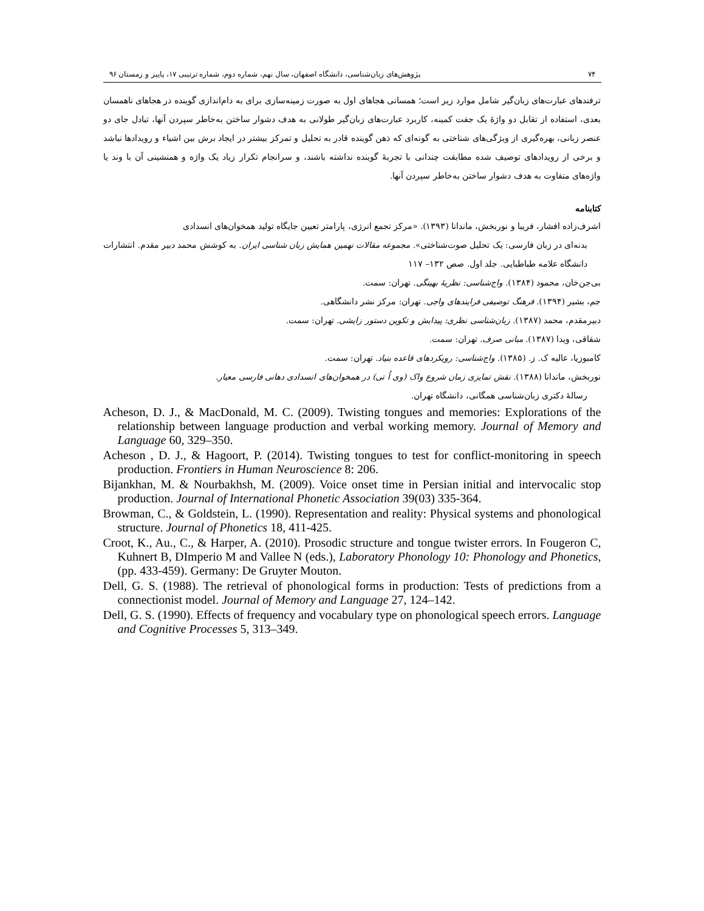۷۴ پژوهش‌های زبان‌شناسی، دانشگاه اصفهان، سال نهم، شماره دوم، شماره ترتیبی ۱۷، پاییز و زمستان ۹۶
ترفندهای عبارت‌های زبان‌گیر شامل موارد زیر است؛ همسانی هجاهای اول به صورت زمینه‌سازی برای به دام‌اندازی گوینده در هجاهای ناهمسان بعدی، استفاده از تقابل دو واژهٔ یک جفت کمینه، کاربرد عبارت‌های زبان‌گیر طولانی به هدف دشوار ساختن به‌خاطر سپردن آنها، تبادل جای دو عنصر زبانی، بهره‌گیری از ویژگی‌های شناختی به گونه‌ای که ذهن گوینده قادر به تحلیل و تمرکز بیشتر در ایجاد برش بین اشیاء و رویدادها نباشد و برخی از رویدادهای توصیف شده مطابقت چندانی با تجربهٔ گوینده نداشته باشند، و سرانجام تکرار زیاد یک واژه و همنشینی آن با وند یا واژه‌های متفاوت به هدف دشوار ساختن به‌خاطر سپردن آنها.
کتابنامه
اشرف‌زاده افشار، فریبا و نوربخش، ماندانا (۱۳۹۳). «مرکز تجمع انرژی، پارامتر تعیین جایگاه تولید همخوان‌های انسدادی
بدنه‌ای در زبان فارسی: یک تحلیل صوت‌شناختی». مجموعه مقالات نهمین همایش زبان شناسی ایران. به کوشش محمد دبیر مقدم. انتشارات دانشگاه علامه طباطبایی. جلد اول. صص ۱۳۲– ۱۱۷
بی‌جن‌خان، محمود (۱۳۸۴). واج‌شناسی: نظریهٔ بهینگی. تهران: سمت.
جم، بشیر (۱۳۹۴). فرهنگ توصیفی فرایندهای واجی. تهران: مرکز نشر دانشگاهی.
دبیرمقدم، محمد (۱۳۸۷). زبان‌شناسی نظری: پیدایش و تکوین دستور زایشی. تهران: سمت.
شقاقی، ویدا (۱۳۸۷). مبانی صرف. تهران: سمت.
کامبوزیا، عالیه ک. ز. (۱۳۸۵). واج‌شناسی: رویکردهای قاعده بنیاد. تهران: سمت.
نوربخش، ماندانا (۱۳۸۸). نقش تمایزی زمان شروع واک (وی اُ تی) در همخوان‌های انسدادی دهانی فارسی معیار.
رسالهٔ دکتری زبان‌شناسی همگانی، دانشگاه تهران.
Acheson, D. J., & MacDonald, M. C. (2009). Twisting tongues and memories: Explorations of the relationship between language production and verbal working memory. Journal of Memory and Language 60, 329–350.
Acheson , D. J., & Hagoort, P. (2014). Twisting tongues to test for conflict-monitoring in speech production. Frontiers in Human Neuroscience 8: 206.
Bijankhan, M. & Nourbakhsh, M. (2009). Voice onset time in Persian initial and intervocalic stop production. Journal of International Phonetic Association 39(03) 335-364.
Browman, C., & Goldstein, L. (1990). Representation and reality: Physical systems and phonological structure. Journal of Phonetics 18, 411-425.
Croot, K., Au., C., & Harper, A. (2010). Prosodic structure and tongue twister errors. In Fougeron C, Kuhnert B, DImperio M and Vallee N (eds.), Laboratory Phonology 10: Phonology and Phonetics, (pp. 433-459). Germany: De Gruyter Mouton.
Dell, G. S. (1988). The retrieval of phonological forms in production: Tests of predictions from a connectionist model. Journal of Memory and Language 27, 124–142.
Dell, G. S. (1990). Effects of frequency and vocabulary type on phonological speech errors. Language and Cognitive Processes 5, 313–349.